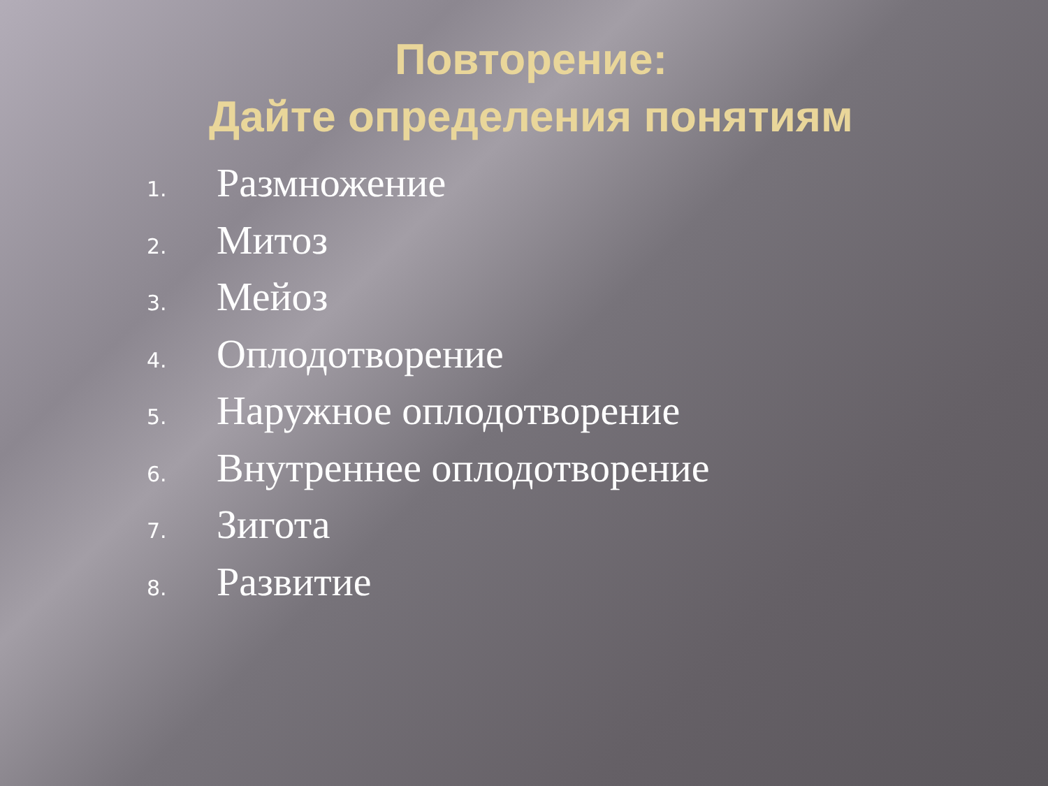Повторение:
Дайте определения понятиям
1.
Размножение
2.
Митоз
3.
Мейоз
4.
Оплодотворение
5.
Наружное оплодотворение
6.
Внутреннее оплодотворение
7.
Зигота
8.
Развитие